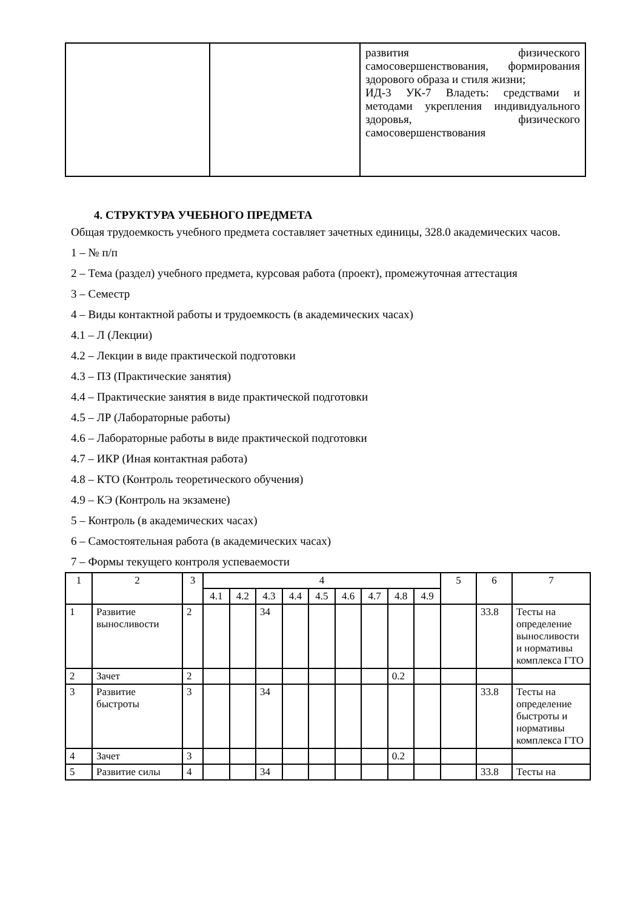| | | развития физического самосовершенствования, формирования здорового образа и стиля жизни; ИД-3 УК-7 Владеть: средствами и методами укрепления индивидуального здоровья, физического самосовершенствования |
4. СТРУКТУРА УЧЕБНОГО ПРЕДМЕТА
Общая трудоемкость учебного предмета составляет зачетных единицы, 328.0 академических часов.
1 – № п/п
2 – Тема (раздел) учебного предмета, курсовая работа (проект), промежуточная аттестация
3 – Семестр
4 – Виды контактной работы и трудоемкость (в академических часах)
4.1 – Л (Лекции)
4.2 – Лекции в виде практической подготовки
4.3 – ПЗ (Практические занятия)
4.4 – Практические занятия в виде практической подготовки
4.5 – ЛР (Лабораторные работы)
4.6 – Лабораторные работы в виде практической подготовки
4.7 – ИКР (Иная контактная работа)
4.8 – КТО (Контроль теоретического обучения)
4.9 – КЭ (Контроль на экзамене)
5 – Контроль (в академических часах)
6 – Самостоятельная работа (в академических часах)
7 – Формы текущего контроля успеваемости
| 1 | 2 | 3 | 4 | | | | | | | | | 5 | 6 | 7 |
| --- | --- | --- | --- | --- | --- | --- | --- | --- | --- | --- | --- | --- | --- | --- |
| | | | 4.1 | 4.2 | 4.3 | 4.4 | 4.5 | 4.6 | 4.7 | 4.8 | 4.9 | | | |
| 1 | Развитие выносливости | 2 | | | 34 | | | | | | | | 33.8 | Тесты на определение выносливости и нормативы комплекса ГТО |
| 2 | Зачет | 2 | | | | | | | | 0.2 | | | | |
| 3 | Развитие быстроты | 3 | | | 34 | | | | | | | | 33.8 | Тесты на определение быстроты и нормативы комплекса ГТО |
| 4 | Зачет | 3 | | | | | | | | 0.2 | | | | |
| 5 | Развитие силы | 4 | | | 34 | | | | | | | | 33.8 | Тесты на |